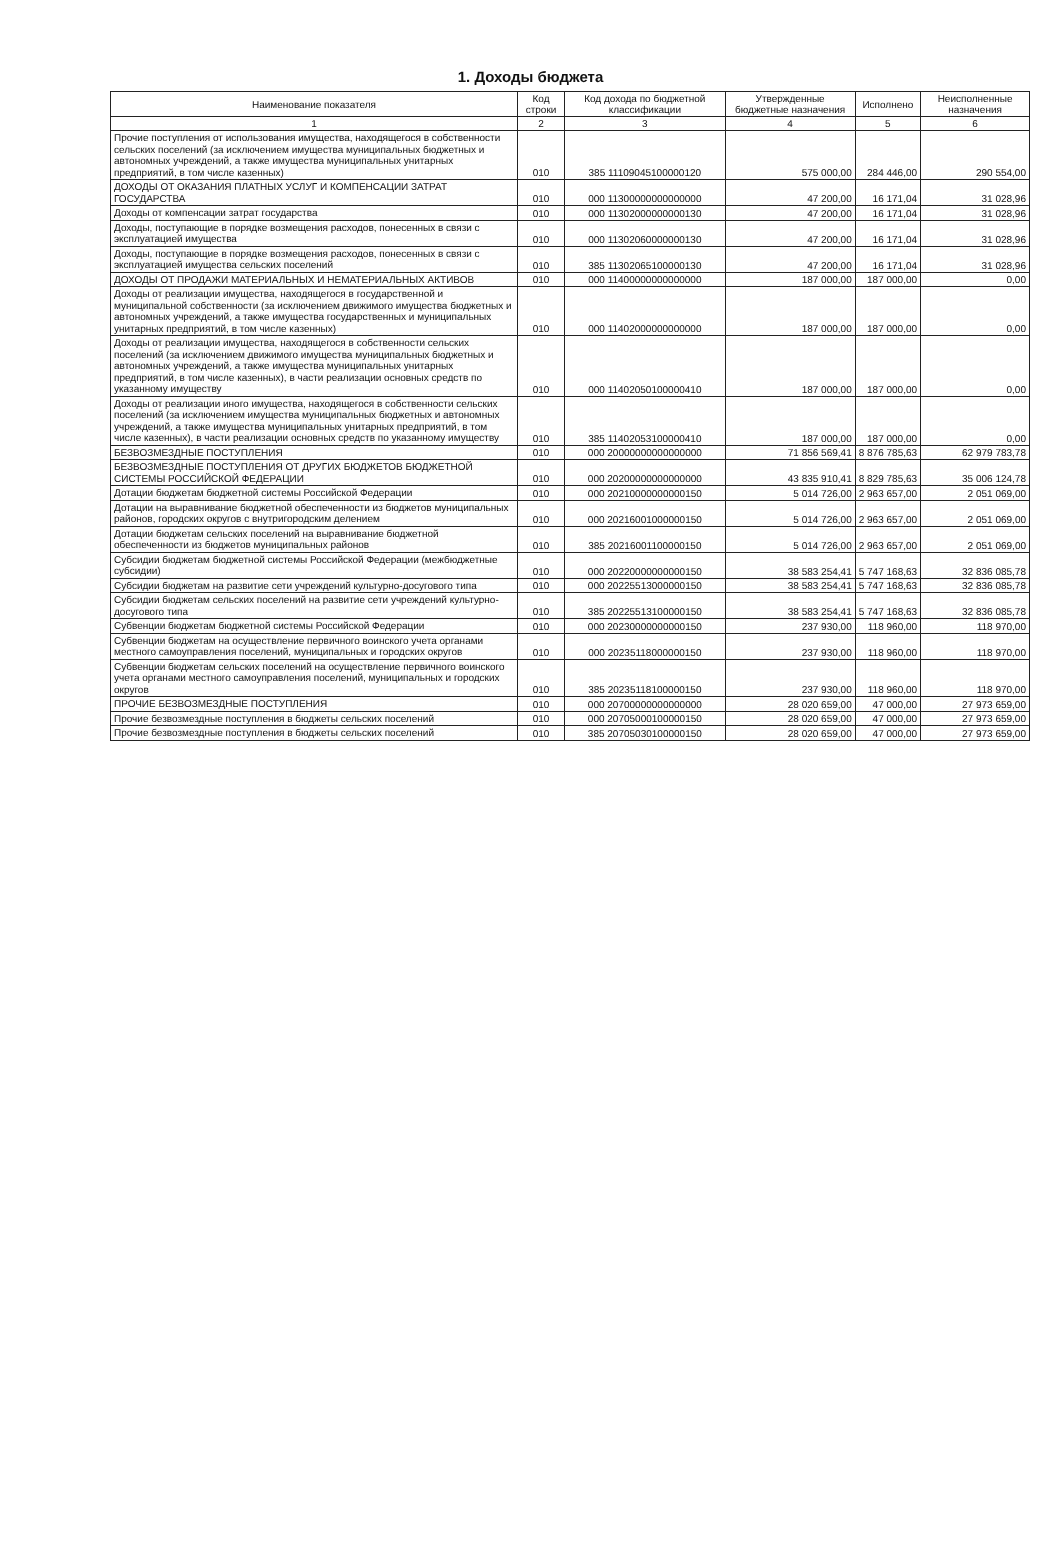1. Доходы бюджета
| Наименование показателя | Код строки | Код дохода по бюджетной классификации | Утвержденные бюджетные назначения | Исполнено | Неисполненные назначения |
| --- | --- | --- | --- | --- | --- |
| 1 | 2 | 3 | 4 | 5 | 6 |
| Прочие поступления от использования имущества, находящегося в собственности сельских поселений (за исключением имущества муниципальных бюджетных и автономных учреждений, а также имущества муниципальных унитарных предприятий, в том числе казенных) | 010 | 385 11109045100000120 | 575 000,00 | 284 446,00 | 290 554,00 |
| ДОХОДЫ ОТ ОКАЗАНИЯ ПЛАТНЫХ УСЛУГ И КОМПЕНСАЦИИ ЗАТРАТ ГОСУДАРСТВА | 010 | 000 11300000000000000 | 47 200,00 | 16 171,04 | 31 028,96 |
| Доходы от компенсации затрат государства | 010 | 000 11302000000000130 | 47 200,00 | 16 171,04 | 31 028,96 |
| Доходы, поступающие в порядке возмещения расходов, понесенных в связи с эксплуатацией имущества | 010 | 000 11302060000000130 | 47 200,00 | 16 171,04 | 31 028,96 |
| Доходы, поступающие в порядке возмещения расходов, понесенных в связи с эксплуатацией имущества сельских поселений | 010 | 385 11302065100000130 | 47 200,00 | 16 171,04 | 31 028,96 |
| ДОХОДЫ ОТ ПРОДАЖИ МАТЕРИАЛЬНЫХ И НЕМАТЕРИАЛЬНЫХ АКТИВОВ | 010 | 000 11400000000000000 | 187 000,00 | 187 000,00 | 0,00 |
| Доходы от реализации имущества, находящегося в государственной и муниципальной собственности (за исключением движимого имущества бюджетных и автономных учреждений, а также имущества государственных и муниципальных унитарных предприятий, в том числе казенных) | 010 | 000 11402000000000000 | 187 000,00 | 187 000,00 | 0,00 |
| Доходы от реализации имущества, находящегося в собственности сельских поселений (за исключением движимого имущества муниципальных бюджетных и автономных учреждений, а также имущества муниципальных унитарных предприятий, в том числе казенных), в части реализации основных средств по указанному имуществу | 010 | 000 11402050100000410 | 187 000,00 | 187 000,00 | 0,00 |
| Доходы от реализации иного имущества, находящегося в собственности сельских поселений (за исключением имущества муниципальных бюджетных и автономных учреждений, а также имущества муниципальных унитарных предприятий, в том числе казенных), в части реализации основных средств по указанному имуществу | 010 | 385 11402053100000410 | 187 000,00 | 187 000,00 | 0,00 |
| БЕЗВОЗМЕЗДНЫЕ ПОСТУПЛЕНИЯ | 010 | 000 20000000000000000 | 71 856 569,41 | 8 876 785,63 | 62 979 783,78 |
| БЕЗВОЗМЕЗДНЫЕ ПОСТУПЛЕНИЯ ОТ ДРУГИХ БЮДЖЕТОВ БЮДЖЕТНОЙ СИСТЕМЫ РОССИЙСКОЙ ФЕДЕРАЦИИ | 010 | 000 20200000000000000 | 43 835 910,41 | 8 829 785,63 | 35 006 124,78 |
| Дотации бюджетам бюджетной системы Российской Федерации | 010 | 000 20210000000000150 | 5 014 726,00 | 2 963 657,00 | 2 051 069,00 |
| Дотации на выравнивание бюджетной обеспеченности из бюджетов муниципальных районов, городских округов с внутригородским делением | 010 | 000 20216001000000150 | 5 014 726,00 | 2 963 657,00 | 2 051 069,00 |
| Дотации бюджетам сельских поселений на выравнивание бюджетной обеспеченности из бюджетов муниципальных районов | 010 | 385 20216001100000150 | 5 014 726,00 | 2 963 657,00 | 2 051 069,00 |
| Субсидии бюджетам бюджетной системы Российской Федерации (межбюджетные субсидии) | 010 | 000 20220000000000150 | 38 583 254,41 | 5 747 168,63 | 32 836 085,78 |
| Субсидии бюджетам на развитие сети учреждений культурно-досугового типа | 010 | 000 20225513000000150 | 38 583 254,41 | 5 747 168,63 | 32 836 085,78 |
| Субсидии бюджетам сельских поселений на развитие сети учреждений культурно-досугового типа | 010 | 385 20225513100000150 | 38 583 254,41 | 5 747 168,63 | 32 836 085,78 |
| Субвенции бюджетам бюджетной системы Российской Федерации | 010 | 000 20230000000000150 | 237 930,00 | 118 960,00 | 118 970,00 |
| Субвенции бюджетам на осуществление первичного воинского учета органами местного самоуправления поселений, муниципальных и городских округов | 010 | 000 20235118000000150 | 237 930,00 | 118 960,00 | 118 970,00 |
| Субвенции бюджетам сельских поселений на осуществление первичного воинского учета органами местного самоуправления поселений, муниципальных и городских округов | 010 | 385 20235118100000150 | 237 930,00 | 118 960,00 | 118 970,00 |
| ПРОЧИЕ БЕЗВОЗМЕЗДНЫЕ ПОСТУПЛЕНИЯ | 010 | 000 20700000000000000 | 28 020 659,00 | 47 000,00 | 27 973 659,00 |
| Прочие безвозмездные поступления в бюджеты сельских поселений | 010 | 000 20705000100000150 | 28 020 659,00 | 47 000,00 | 27 973 659,00 |
| Прочие безвозмездные поступления в бюджеты сельских поселений | 010 | 385 20705030100000150 | 28 020 659,00 | 47 000,00 | 27 973 659,00 |